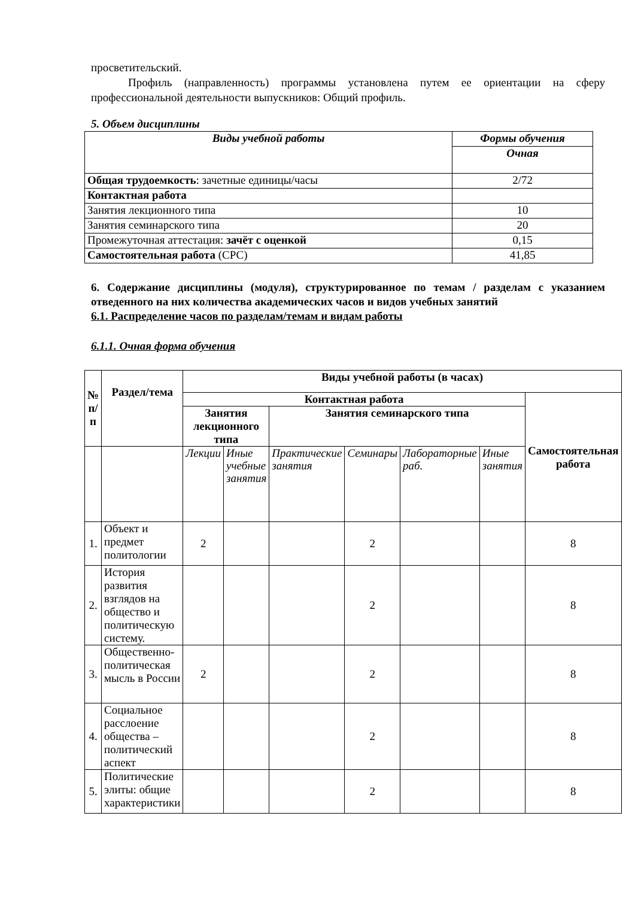просветительский.
Профиль (направленность) программы установлена путем ее ориентации на сферу профессиональной деятельности выпускников: Общий профиль.
5. Объем дисциплины
| Виды учебной работы | Формы обучения |
| | Очная |
| Общая трудоемкость : зачетные единицы/часы | 2/72 |
| Контактная работа | |
| Занятия лекционного типа | 10 |
| Занятия семинарского типа | 20 |
| Промежуточная аттестация: зачёт с оценкой | 0,15 |
| Самостоятельная работа (СРС) | 41,85 |
6. Содержание дисциплины (модуля), структурированное по темам / разделам с указанием отведенного на них количества академических часов и видов учебных занятий
6.1. Распределение часов по разделам/темам и видам работы
6.1.1. Очная форма обучения
| № п/п | Раздел/тема | Виды учебной работы (в часах) | | | | | | |
| --- | --- | --- | --- | --- | --- | --- | --- | --- |
| | | Контактная работа | | | | | | Самостоятельная работа |
| | | Занятия лекционного типа | | Занятия семинарского типа | | | | |
| | | Лекции | Иные учебные занятия | Практические занятия | Семинары | Лабораторные раб. | Иные занятия | |
| 1. | Объект и предмет политологии | 2 | | | 2 | | | 8 |
| 2. | История развития взглядов на общество и политическую систему. | | | | 2 | | | 8 |
| 3. | Общественно-политическая мысль в России | 2 | | | 2 | | | 8 |
| 4. | Социальное расслоение общества – политический аспект | | | | 2 | | | 8 |
| 5. | Политические элиты: общие характеристики | | | | 2 | | | 8 |